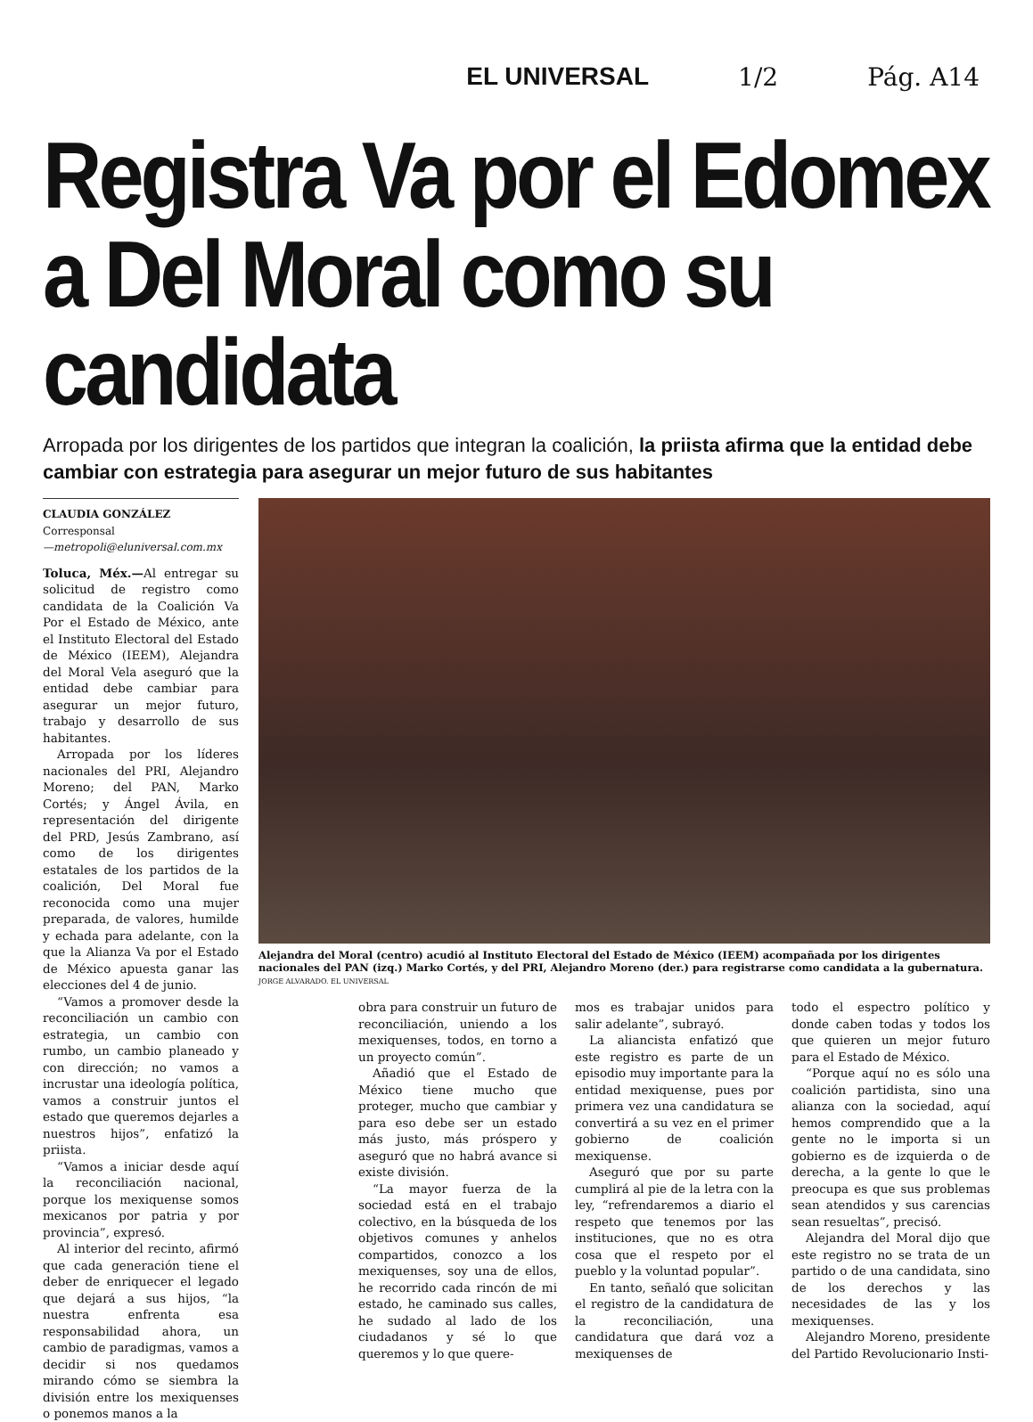EL UNIVERSAL 1/2 Pág. A14
Registra Va por el Edomex a Del Moral como su candidata
Arropada por los dirigentes de los partidos que integran la coalición, la priista afirma que la entidad debe cambiar con estrategia para asegurar un mejor futuro de sus habitantes
CLAUDIA GONZÁLEZ
Corresponsal
—metropoli@eluniversal.com.mx
Toluca, Méx.—Al entregar su solicitud de registro como candidata de la Coalición Va Por el Estado de México, ante el Instituto Electoral del Estado de México (IEEM), Alejandra del Moral Vela aseguró que la entidad debe cambiar para asegurar un mejor futuro, trabajo y desarrollo de sus habitantes.
Arropada por los líderes nacionales del PRI, Alejandro Moreno; del PAN, Marko Cortés; y Ángel Ávila, en representación del dirigente del PRD, Jesús Zambrano, así como de los dirigentes estatales de los partidos de la coalición, Del Moral fue reconocida como una mujer preparada, de valores, humilde y echada para adelante, con la que la Alianza Va por el Estado de México apuesta ganar las elecciones del 4 de junio.
“Vamos a promover desde la reconciliación un cambio con estrategia, un cambio con rumbo, un cambio planeado y con dirección; no vamos a incrustar una ideología política, vamos a construir juntos el estado que queremos dejarles a nuestros hijos”, enfatizó la priista.
“Vamos a iniciar desde aquí la reconciliación nacional, porque los mexiquense somos mexicanos por patria y por provincia”, expresó.
Al interior del recinto, afirmó que cada generación tiene el deber de enriquecer el legado que dejará a sus hijos, “la nuestra enfrenta esa responsabilidad ahora, un cambio de paradigmas, vamos a decidir si nos quedamos mirando cómo se siembra la división entre los mexiquenses o ponemos manos a la
Alejandra del Moral (centro) acudió al Instituto Electoral del Estado de México (IEEM) acompañada por los dirigentes nacionales del PAN (izq.) Marko Cortés, y del PRI, Alejandro Moreno (der.) para registrarse como candidata a la gubernatura. JORGE ALVARADO. EL UNIVERSAL
obra para construir un futuro de reconciliación, uniendo a los mexiquenses, todos, en torno a un proyecto común”.
Añadió que el Estado de México tiene mucho que proteger, mucho que cambiar y para eso debe ser un estado más justo, más próspero y aseguró que no habrá avance si existe división.
“La mayor fuerza de la sociedad está en el trabajo colectivo, en la búsqueda de los objetivos comunes y anhelos compartidos, conozco a los mexiquenses, soy una de ellos, he recorrido cada rincón de mi estado, he caminado sus calles, he sudado al lado de los ciudadanos y sé lo que queremos y lo que quere-
mos es trabajar unidos para salir adelante”, subrayó.
La aliancista enfatizó que este registro es parte de un episodio muy importante para la entidad mexiquense, pues por primera vez una candidatura se convertirá a su vez en el primer gobierno de coalición mexiquense.
Aseguró que por su parte cumplirá al pie de la letra con la ley, “refrendaremos a diario el respeto que tenemos por las instituciones, que no es otra cosa que el respeto por el pueblo y la voluntad popular”.
En tanto, señaló que solicitan el registro de la candidatura de la reconciliación, una candidatura que dará voz a mexiquenses de
todo el espectro político y donde caben todas y todos los que quieren un mejor futuro para el Estado de México.
“Porque aquí no es sólo una coalición partidista, sino una alianza con la sociedad, aquí hemos comprendido que a la gente no le importa si un gobierno es de izquierda o de derecha, a la gente lo que le preocupa es que sus problemas sean atendidos y sus carencias sean resueltas”, precisó.
Alejandra del Moral dijo que este registro no se trata de un partido o de una candidata, sino de los derechos y las necesidades de las y los mexiquenses.
Alejandro Moreno, presidente del Partido Revolucionario Insti-